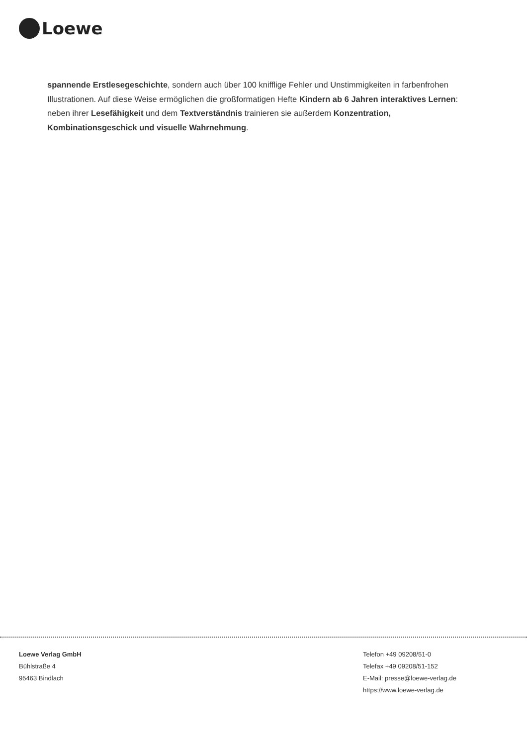Loewe
spannende Erstlesegeschichte, sondern auch über 100 knifflige Fehler und Unstimmigkeiten in farbenfrohen Illustrationen. Auf diese Weise ermöglichen die großformatigen Hefte Kindern ab 6 Jahren interaktives Lernen: neben ihrer Lesefähigkeit und dem Textverständnis trainieren sie außerdem Konzentration, Kombinationsgeschick und visuelle Wahrnehmung.
Loewe Verlag GmbH
Bühlstraße 4
95463 Bindlach
Telefon +49 09208/51-0
Telefax +49 09208/51-152
E-Mail: presse@loewe-verlag.de
https://www.loewe-verlag.de